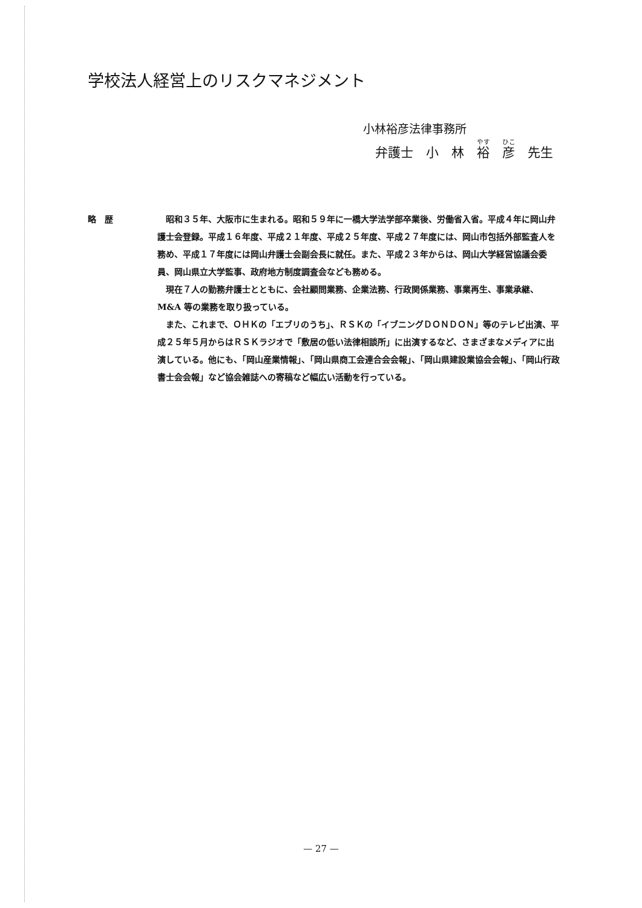学校法人経営上のリスクマネジメント
小林裕彦法律事務所
弁護士　小　林　裕　彦　先生
略　歴 昭和３５年、大阪市に生まれる。昭和５９年に一橋大学法学部卒業後、労働省入省。平成４年に岡山弁護士会登録。平成１６年度、平成２１年度、平成２５年度、平成２７年度には、岡山市包括外部監査人を務め、平成１７年度には岡山弁護士会副会長に就任。また、平成２３年からは、岡山大学経営協議会委員、岡山県立大学監事、政府地方制度調査会なども務める。
現在７人の勤務弁護士とともに、会社顧問業務、企業法務、行政関係業務、事業再生、事業承継、M&A 等の業務を取り扱っている。
また、これまで、ＯＨＫの「エブリのうち」、ＲＳＫの「イブニングＤＯＮＤＯＮ」等のテレビ出演、平成２５年５月からはＲＳＫラジオで「敷居の低い法律相談所」に出演するなど、さまざまなメディアに出演している。他にも、「岡山産業情報」、「岡山県商工会連合会会報」、「岡山県建設業協会会報」、「岡山行政書士会会報」など協会雑誌への寄稿など幅広い活動を行っている。
— 27 —